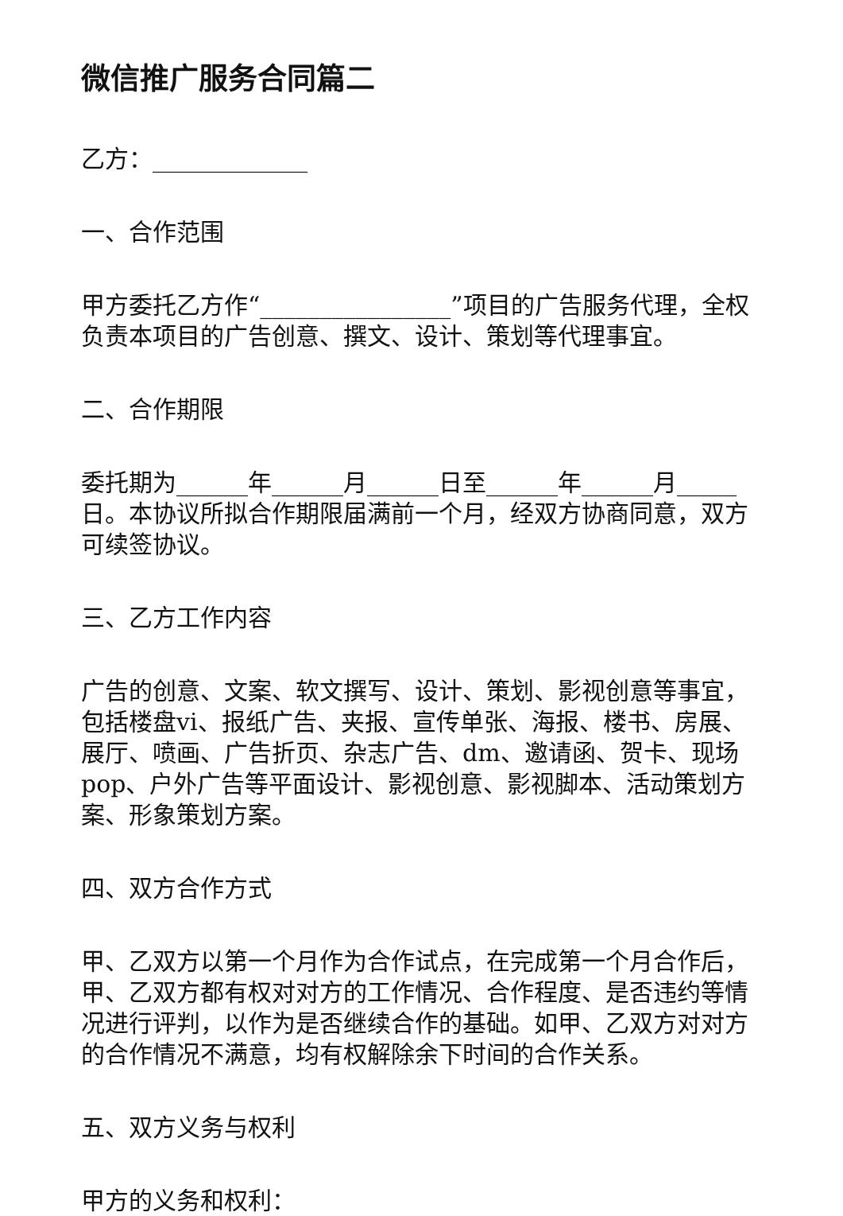微信推广服务合同篇二
乙方：_____________
一、合作范围
甲方委托乙方作“________________”项目的广告服务代理，全权负责本项目的广告创意、撰文、设计、策划等代理事宜。
二、合作期限
委托期为______年______月______日至______年______月_____日。本协议所拟合作期限届满前一个月，经双方协商同意，双方可续签协议。
三、乙方工作内容
广告的创意、文案、软文撰写、设计、策划、影视创意等事宜，包括楼盘vi、报纸广告、夹报、宣传单张、海报、楼书、房展、展厅、喷画、广告折页、杂志广告、dm、邀请函、贺卡、现场pop、户外广告等平面设计、影视创意、影视脚本、活动策划方案、形象策划方案。
四、双方合作方式
甲、乙双方以第一个月作为合作试点，在完成第一个月合作后，甲、乙双方都有权对对方的工作情况、合作程度、是否违约等情况进行评判，以作为是否继续合作的基础。如甲、乙双方对对方的合作情况不满意，均有权解除余下时间的合作关系。
五、双方义务与权利
甲方的义务和权利：